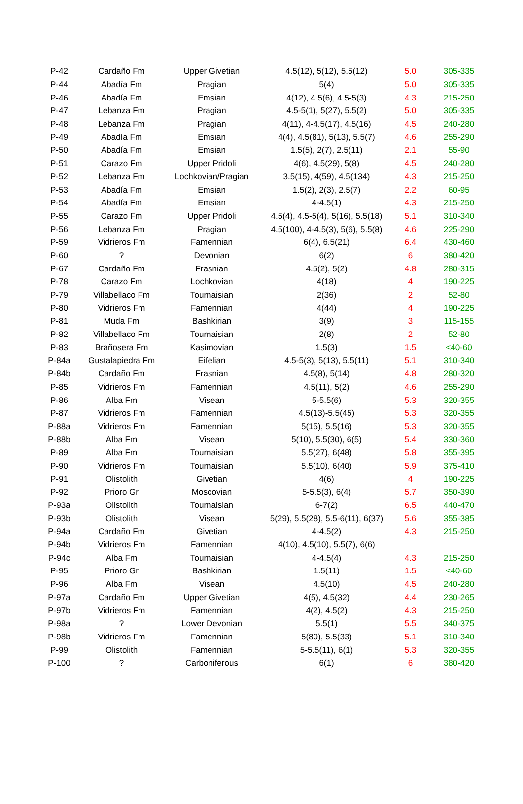| P-42 | Cardaño Fm | Upper Givetian | 4.5(12), 5(12), 5.5(12) | 5.0 | 305-335 |
| P-44 | Abadía Fm | Pragian | 5(4) | 5.0 | 305-335 |
| P-46 | Abadía Fm | Emsian | 4(12), 4.5(6), 4.5-5(3) | 4.3 | 215-250 |
| P-47 | Lebanza Fm | Pragian | 4.5-5(1), 5(27), 5.5(2) | 5.0 | 305-335 |
| P-48 | Lebanza Fm | Pragian | 4(11), 4-4.5(17), 4.5(16) | 4.5 | 240-280 |
| P-49 | Abadía Fm | Emsian | 4(4), 4.5(81), 5(13), 5.5(7) | 4.6 | 255-290 |
| P-50 | Abadía Fm | Emsian | 1.5(5), 2(7), 2.5(11) | 2.1 | 55-90 |
| P-51 | Carazo Fm | Upper Pridoli | 4(6), 4.5(29), 5(8) | 4.5 | 240-280 |
| P-52 | Lebanza Fm | Lochkovian/Pragian | 3.5(15), 4(59), 4.5(134) | 4.3 | 215-250 |
| P-53 | Abadía Fm | Emsian | 1.5(2), 2(3), 2.5(7) | 2.2 | 60-95 |
| P-54 | Abadía Fm | Emsian | 4-4.5(1) | 4.3 | 215-250 |
| P-55 | Carazo Fm | Upper Pridoli | 4.5(4), 4.5-5(4), 5(16), 5.5(18) | 5.1 | 310-340 |
| P-56 | Lebanza Fm | Pragian | 4.5(100), 4-4.5(3), 5(6), 5.5(8) | 4.6 | 225-290 |
| P-59 | Vidrieros Fm | Famennian | 6(4), 6.5(21) | 6.4 | 430-460 |
| P-60 | ? | Devonian | 6(2) | 6 | 380-420 |
| P-67 | Cardaño Fm | Frasnian | 4.5(2), 5(2) | 4.8 | 280-315 |
| P-78 | Carazo Fm | Lochkovian | 4(18) | 4 | 190-225 |
| P-79 | Villabellaco Fm | Tournaisian | 2(36) | 2 | 52-80 |
| P-80 | Vidrieros Fm | Famennian | 4(44) | 4 | 190-225 |
| P-81 | Muda Fm | Bashkirian | 3(9) | 3 | 115-155 |
| P-82 | Villabellaco Fm | Tournaisian | 2(8) | 2 | 52-80 |
| P-83 | Brañosera Fm | Kasimovian | 1.5(3) | 1.5 | <40-60 |
| P-84a | Gustalapiedra Fm | Eifelian | 4.5-5(3), 5(13), 5.5(11) | 5.1 | 310-340 |
| P-84b | Cardaño Fm | Frasnian | 4.5(8), 5(14) | 4.8 | 280-320 |
| P-85 | Vidrieros Fm | Famennian | 4.5(11), 5(2) | 4.6 | 255-290 |
| P-86 | Alba Fm | Visean | 5-5.5(6) | 5.3 | 320-355 |
| P-87 | Vidrieros Fm | Famennian | 4.5(13)-5.5(45) | 5.3 | 320-355 |
| P-88a | Vidrieros Fm | Famennian | 5(15), 5.5(16) | 5.3 | 320-355 |
| P-88b | Alba Fm | Visean | 5(10), 5.5(30), 6(5) | 5.4 | 330-360 |
| P-89 | Alba Fm | Tournaisian | 5.5(27), 6(48) | 5.8 | 355-395 |
| P-90 | Vidrieros Fm | Tournaisian | 5.5(10), 6(40) | 5.9 | 375-410 |
| P-91 | Olistolith | Givetian | 4(6) | 4 | 190-225 |
| P-92 | Prioro Gr | Moscovian | 5-5.5(3), 6(4) | 5.7 | 350-390 |
| P-93a | Olistolith | Tournaisian | 6-7(2) | 6.5 | 440-470 |
| P-93b | Olistolith | Visean | 5(29), 5.5(28), 5.5-6(11), 6(37) | 5.6 | 355-385 |
| P-94a | Cardaño Fm | Givetian | 4-4.5(2) | 4.3 | 215-250 |
| P-94b | Vidrieros Fm | Famennian | 4(10), 4.5(10), 5.5(7), 6(6) | | |
| P-94c | Alba Fm | Tournaisian | 4-4.5(4) | 4.3 | 215-250 |
| P-95 | Prioro Gr | Bashkirian | 1.5(11) | 1.5 | <40-60 |
| P-96 | Alba Fm | Visean | 4.5(10) | 4.5 | 240-280 |
| P-97a | Cardaño Fm | Upper Givetian | 4(5), 4.5(32) | 4.4 | 230-265 |
| P-97b | Vidrieros Fm | Famennian | 4(2), 4.5(2) | 4.3 | 215-250 |
| P-98a | ? | Lower Devonian | 5.5(1) | 5.5 | 340-375 |
| P-98b | Vidrieros Fm | Famennian | 5(80), 5.5(33) | 5.1 | 310-340 |
| P-99 | Olistolith | Famennian | 5-5.5(11), 6(1) | 5.3 | 320-355 |
| P-100 | ? | Carboniferous | 6(1) | 6 | 380-420 |